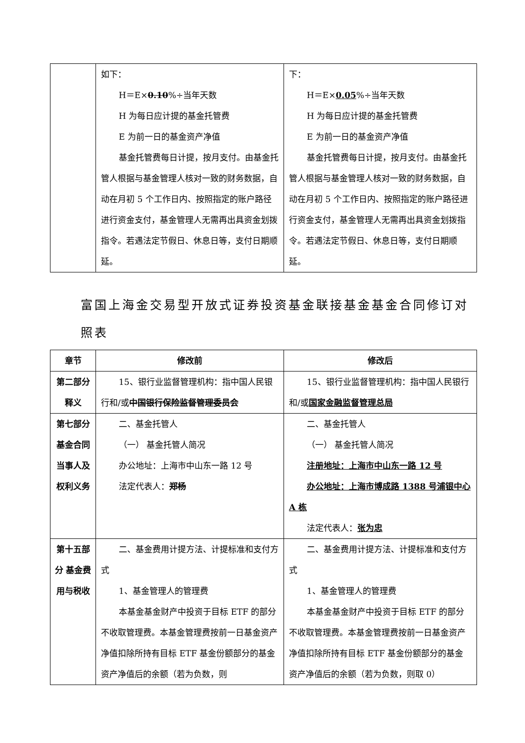| | 如下： H＝E× 0.10 %÷当年天数 H 为每日应计提的基金托管费 E 为前一日的基金资产净值 基金托管费每日计提，按月支付。由基金托管人根据与基金管理人核对一致的财务数据，自动在月初 5 个工作日内、按照指定的账户路径进行资金支付，基金管理人无需再出具资金划拨指令。若遇法定节假日、休息日等，支付日期顺延。 | 下： H＝E× 0.05 %÷当年天数 H 为每日应计提的基金托管费 E 为前一日的基金资产净值 基金托管费每日计提，按月支付。由基金托管人根据与基金管理人核对一致的财务数据，自动在月初 5 个工作日内、按照指定的账户路径进行资金支付，基金管理人无需再出具资金划拨指令。若遇法定节假日、休息日等，支付日期顺延。 |
富国上海金交易型开放式证券投资基金联接基金基金合同修订对照表
| 章节 | 修改前 | 修改后 |
| --- | --- | --- |
| 第二部分 释义 | 15、银行业监督管理机构：指中国人民银行和/或 中国银行保险监督管理委员会 | 15、银行业监督管理机构：指中国人民银行和/或 国家金融监督管理总局 |
| 第七部分 基金合同当事人及权利义务 | 二、基金托管人 （一） 基金托管人简况 办公地址：上海市中山东一路 12 号 法定代表人： 郑杨 | 二、基金托管人 （一） 基金托管人简况 注册地址：上海市中山东一路 12 号 办公地址：上海市博成路 1388 号浦银中心 A 栋 法定代表人： 张为忠 |
| 第十五部分 基金费用与税收 | 二、基金费用计提方法、计提标准和支付方式 1、基金管理人的管理费 本基金基金财产中投资于目标 ETF 的部分不收取管理费。本基金管理费按前一日基金资产净值扣除所持有目标 ETF 基金份额部分的基金资产净值后的余额（若为负数，则 | 二、基金费用计提方法、计提标准和支付方式 1、基金管理人的管理费 本基金基金财产中投资于目标 ETF 的部分不收取管理费。本基金管理费按前一日基金资产净值扣除所持有目标 ETF 基金份额部分的基金资产净值后的余额（若为负数，则取 0） |